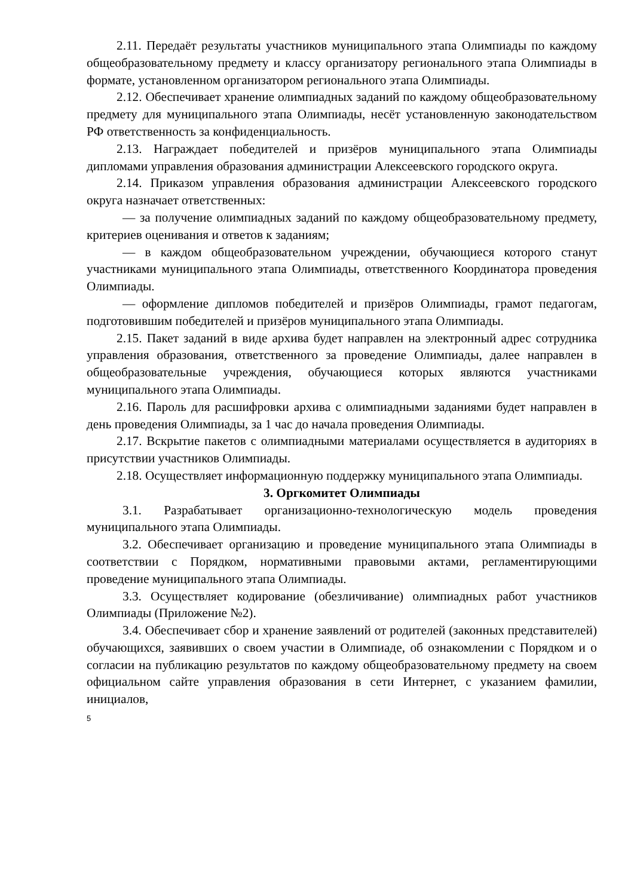2.11. Передаёт результаты участников муниципального этапа Олимпиады по каждому общеобразовательному предмету и классу организатору регионального этапа Олимпиады в формате, установленном организатором регионального этапа Олимпиады.
2.12. Обеспечивает хранение олимпиадных заданий по каждому общеобразовательному предмету для муниципального этапа Олимпиады, несёт установленную законодательством РФ ответственность за конфиденциальность.
2.13. Награждает победителей и призёров муниципального этапа Олимпиады дипломами управления образования администрации Алексеевского городского округа.
2.14. Приказом управления образования администрации Алексеевского городского округа назначает ответственных:
— за получение олимпиадных заданий по каждому общеобразовательному предмету, критериев оценивания и ответов к заданиям;
— в каждом общеобразовательном учреждении, обучающиеся которого станут участниками муниципального этапа Олимпиады, ответственного Координатора проведения Олимпиады.
— оформление дипломов победителей и призёров Олимпиады, грамот педагогам, подготовившим победителей и призёров муниципального этапа Олимпиады.
2.15. Пакет заданий в виде архива будет направлен на электронный адрес сотрудника управления образования, ответственного за проведение Олимпиады, далее направлен в общеобразовательные учреждения, обучающиеся которых являются участниками муниципального этапа Олимпиады.
2.16. Пароль для расшифровки архива с олимпиадными заданиями будет направлен в день проведения Олимпиады, за 1 час до начала проведения Олимпиады.
2.17. Вскрытие пакетов с олимпиадными материалами осуществляется в аудиториях в присутствии участников Олимпиады.
2.18. Осуществляет информационную поддержку муниципального этапа Олимпиады.
3. Оргкомитет Олимпиады
3.1. Разрабатывает организационно-технологическую модель проведения муниципального этапа Олимпиады.
3.2. Обеспечивает организацию и проведение муниципального этапа Олимпиады в соответствии с Порядком, нормативными правовыми актами, регламентирующими проведение муниципального этапа Олимпиады.
3.3. Осуществляет кодирование (обезличивание) олимпиадных работ участников Олимпиады (Приложение №2).
3.4. Обеспечивает сбор и хранение заявлений от родителей (законных представителей) обучающихся, заявивших о своем участии в Олимпиаде, об ознакомлении с Порядком и о согласии на публикацию результатов по каждому общеобразовательному предмету на своем официальном сайте управления образования в сети Интернет, с указанием фамилии, инициалов,
5